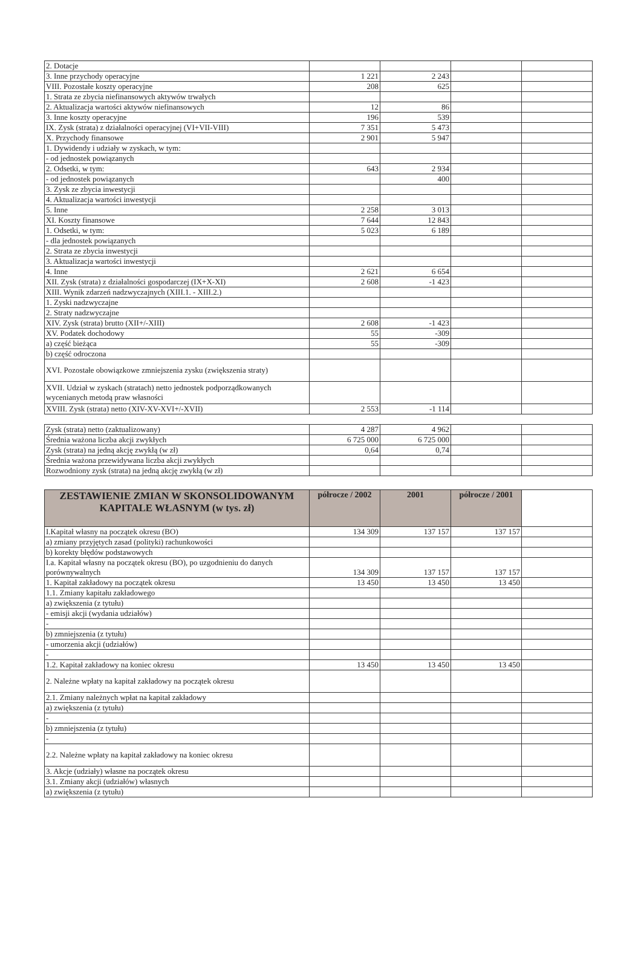| 2. Dotacje | | | | |
| 3. Inne przychody operacyjne | 1 221 | 2 243 | | |
| VIII. Pozostałe koszty operacyjne | 208 | 625 | | |
| 1. Strata ze zbycia niefinansowych aktywów trwałych | | | | |
| 2. Aktualizacja wartości aktywów niefinansowych | 12 | 86 | | |
| 3. Inne koszty operacyjne | 196 | 539 | | |
| IX. Zysk (strata) z działalności operacyjnej (VI+VII-VIII) | 7 351 | 5 473 | | |
| X. Przychody finansowe | 2 901 | 5 947 | | |
| 1. Dywidendy i udziały w zyskach, w tym: | | | | |
| - od jednostek powiązanych | | | | |
| 2. Odsetki, w tym: | 643 | 2 934 | | |
| - od jednostek powiązanych | | 400 | | |
| 3. Zysk ze zbycia inwestycji | | | | |
| 4. Aktualizacja wartości inwestycji | | | | |
| 5. Inne | 2 258 | 3 013 | | |
| XI. Koszty finansowe | 7 644 | 12 843 | | |
| 1. Odsetki, w tym: | 5 023 | 6 189 | | |
| - dla jednostek powiązanych | | | | |
| 2. Strata ze zbycia inwestycji | | | | |
| 3. Aktualizacja wartości inwestycji | | | | |
| 4. Inne | 2 621 | 6 654 | | |
| XII. Zysk (strata) z działalności gospodarczej (IX+X-XI) | 2 608 | -1 423 | | |
| XIII. Wynik zdarzeń nadzwyczajnych (XIII.1. - XIII.2.) | | | | |
| 1. Zyski nadzwyczajne | | | | |
| 2. Straty nadzwyczajne | | | | |
| XIV. Zysk (strata) brutto (XII+/-XIII) | 2 608 | -1 423 | | |
| XV. Podatek dochodowy | 55 | -309 | | |
| a) część bieżąca | 55 | -309 | | |
| b) część odroczona | | | | |
| XVI. Pozostałe obowiązkowe zmniejszenia zysku (zwiększenia straty) | | | | |
| XVII. Udział w zyskach (stratach) netto jednostek podporządkowanych wycenianych metodą praw własności | | | | |
| XVIII. Zysk (strata) netto (XIV-XV-XVI+/-XVII) | 2 553 | -1 114 | | |
| Zysk (strata) netto (zaktualizowany) | 4 287 | 4 962 | | |
| Średnia ważona liczba akcji zwykłych | 6 725 000 | 6 725 000 | | |
| Zysk (strata) na jedną akcję zwykłą (w zł) | 0,64 | 0,74 | | |
| Średnia ważona przewidywana liczba akcji zwykłych | | | | |
| Rozwodniony zysk (strata) na jedną akcję zwykłą (w zł) | | | | |
| ZESTAWIENIE ZMIAN W SKONSOLIDOWANYM KAPITALE WŁASNYM (w tys. zł) | półrocze / 2002 | 2001 | półrocze / 2001 | |
| --- | --- | --- | --- | --- |
| I.Kapitał własny na początek okresu (BO) | 134 309 | 137 157 | 137 157 | |
| a) zmiany przyjętych zasad (polityki) rachunkowości | | | | |
| b) korekty błędów podstawowych | | | | |
| I.a. Kapitał własny na początek okresu (BO), po uzgodnieniu do danych porównywalnych | 134 309 | 137 157 | 137 157 | |
| 1. Kapitał zakładowy na początek okresu | 13 450 | 13 450 | 13 450 | |
| 1.1. Zmiany kapitału zakładowego | | | | |
| a) zwiększenia (z tytułu) | | | | |
| - emisji akcji (wydania udziałów) | | | | |
| - | | | | |
| b) zmniejszenia (z tytułu) | | | | |
| - umorzenia akcji (udziałów) | | | | |
| - | | | | |
| 1.2. Kapitał zakładowy na koniec okresu | 13 450 | 13 450 | 13 450 | |
| 2. Należne wpłaty na kapitał zakładowy na początek okresu | | | | |
| 2.1. Zmiany należnych wpłat na kapitał zakładowy | | | | |
| a) zwiększenia (z tytułu) | | | | |
| - | | | | |
| b) zmniejszenia (z tytułu) | | | | |
| - | | | | |
| 2.2. Należne wpłaty na kapitał zakładowy na koniec okresu | | | | |
| 3. Akcje (udziały) własne na początek okresu | | | | |
| 3.1. Zmiany akcji (udziałów) własnych | | | | |
| a) zwiększenia (z tytułu) | | | | |